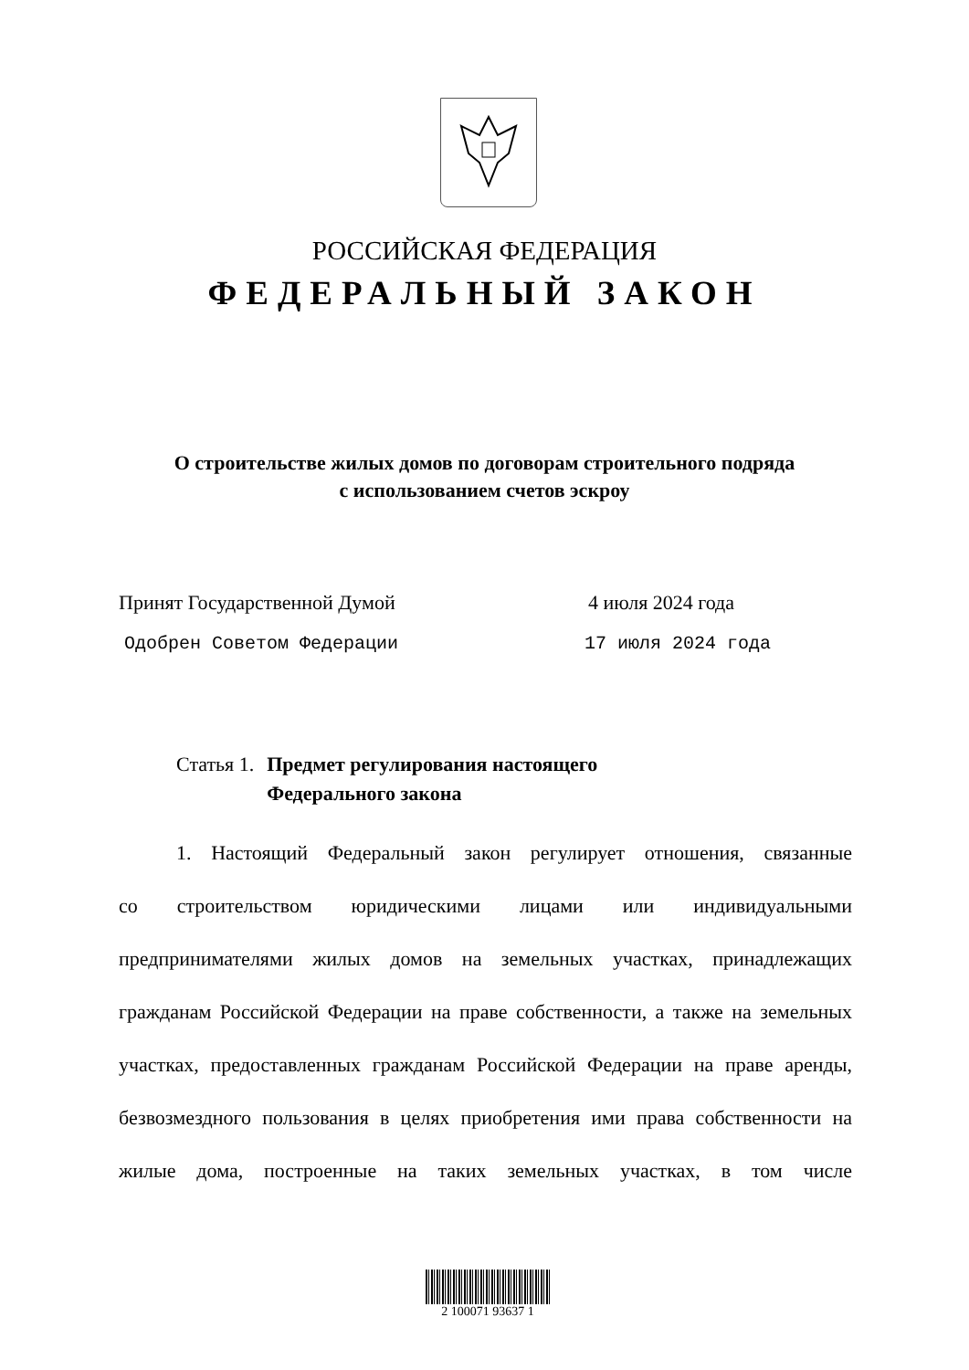РОССИЙСКАЯ ФЕДЕРАЦИЯ
ФЕДЕРАЛЬНЫЙ ЗАКОН
О строительстве жилых домов по договорам строительного подряда
с использованием счетов эскроу
Принят Государственной Думой 4 июля 2024 года
Одобрен Советом Федерации 17 июля 2024 года
Статья 1. Предмет регулирования настоящего
Федерального закона
1. Настоящий Федеральный закон регулирует отношения, связанные
со строительством юридическими лицами или индивидуальными предпринимателями жилых домов на земельных участках, принадлежащих гражданам Российской Федерации на праве собственности, а также на земельных участках, предоставленных гражданам Российской Федерации на праве аренды, безвозмездного пользования в целях приобретения ими права собственности на жилые дома, построенные на таких земельных участках, в том числе
2 100071 93637 1